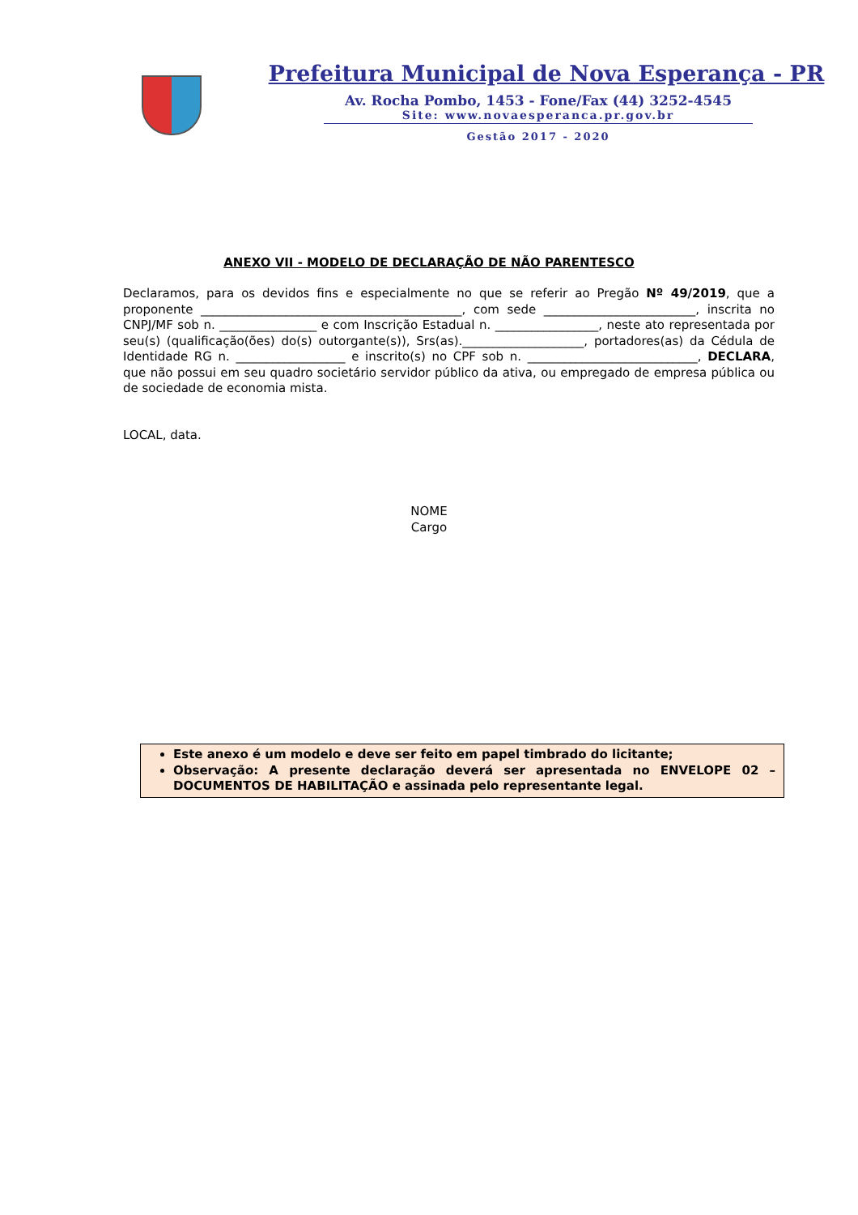Prefeitura Municipal de Nova Esperança - PR
Av. Rocha Pombo, 1453 - Fone/Fax (44) 3252-4545
Site: www.novaesperanca.pr.gov.br
Gestão 2017 - 2020
ANEXO VII - MODELO DE DECLARAÇÃO DE NÃO PARENTESCO
Declaramos, para os devidos fins e especialmente no que se referir ao Pregão Nº 49/2019, que a proponente ___________________________________________, com sede _________________________, inscrita no CNPJ/MF sob n. ________________ e com Inscrição Estadual n. _________________, neste ato representada por seu(s) (qualificação(ões) do(s) outorgante(s)), Srs(as).____________________, portadores(as) da Cédula de Identidade RG n. __________________ e inscrito(s) no CPF sob n. ____________________________, DECLARA, que não possui em seu quadro societário servidor público da ativa, ou empregado de empresa pública ou de sociedade de economia mista.
LOCAL, data.
NOME
Cargo
Este anexo é um modelo e deve ser feito em papel timbrado do licitante;
Observação: A presente declaração deverá ser apresentada no ENVELOPE 02 – DOCUMENTOS DE HABILITAÇÃO e assinada pelo representante legal.